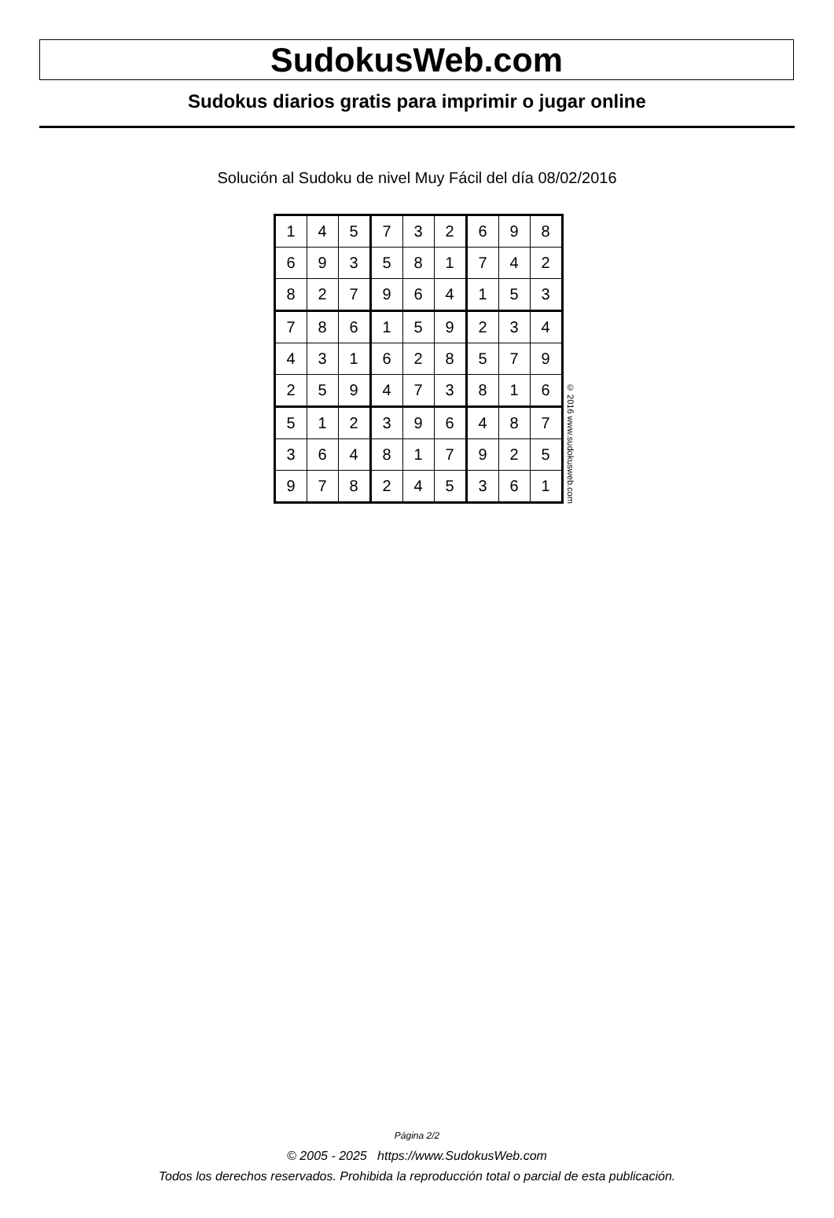SudokusWeb.com
Sudokus diarios gratis para imprimir o jugar online
Solución al Sudoku de nivel Muy Fácil del día 08/02/2016
| 1 | 4 | 5 | 7 | 3 | 2 | 6 | 9 | 8 |
| 6 | 9 | 3 | 5 | 8 | 1 | 7 | 4 | 2 |
| 8 | 2 | 7 | 9 | 6 | 4 | 1 | 5 | 3 |
| 7 | 8 | 6 | 1 | 5 | 9 | 2 | 3 | 4 |
| 4 | 3 | 1 | 6 | 2 | 8 | 5 | 7 | 9 |
| 2 | 5 | 9 | 4 | 7 | 3 | 8 | 1 | 6 |
| 5 | 1 | 2 | 3 | 9 | 6 | 4 | 8 | 7 |
| 3 | 6 | 4 | 8 | 1 | 7 | 9 | 2 | 5 |
| 9 | 7 | 8 | 2 | 4 | 5 | 3 | 6 | 1 |
© 2016 www.sudokusweb.com
Página 2/2
© 2005 - 2025 https://www.SudokusWeb.com
Todos los derechos reservados. Prohibida la reproducción total o parcial de esta publicación.